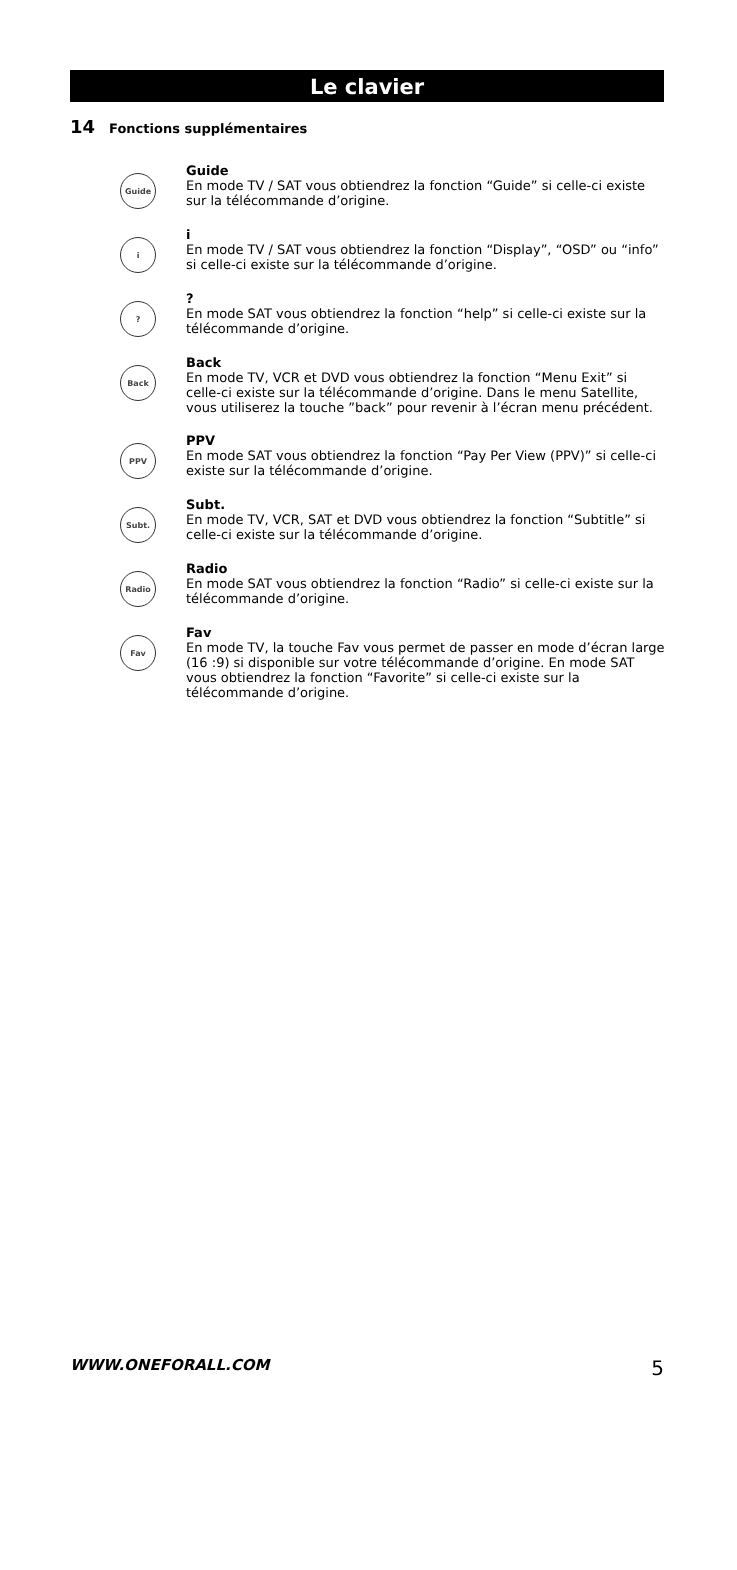Le clavier
14 Fonctions supplémentaires
Guide
Guide
En mode TV / SAT vous obtiendrez la fonction “Guide” si celle-ci existe sur la télécommande d’origine.
i
i
En mode TV / SAT vous obtiendrez la fonction “Display”, “OSD” ou “info” si celle-ci existe sur la télécommande d’origine.
?
?
En mode SAT vous obtiendrez la fonction “help” si celle-ci existe sur la télécommande d’origine.
Back
Back
En mode TV, VCR et DVD vous obtiendrez la fonction “Menu Exit” si celle-ci existe sur la télécommande d’origine. Dans le menu Satellite, vous utiliserez la touche ”back” pour revenir à l’écran menu précédent.
PPV
PPV
En mode SAT vous obtiendrez la fonction “Pay Per View (PPV)” si celle-ci existe sur la télécommande d’origine.
Subt.
Subt.
En mode TV, VCR, SAT et DVD vous obtiendrez la fonction “Subtitle” si celle-ci existe sur la télécommande d’origine.
Radio
Radio
En mode SAT vous obtiendrez la fonction “Radio” si celle-ci existe sur la télécommande d’origine.
Fav
Fav
En mode TV, la touche Fav vous permet de passer en mode d’écran large (16 :9) si disponible sur votre télécommande d’origine. En mode SAT vous obtiendrez la fonction “Favorite” si celle-ci existe sur la télécommande d’origine.
WWW.ONEFORALL.COM 5